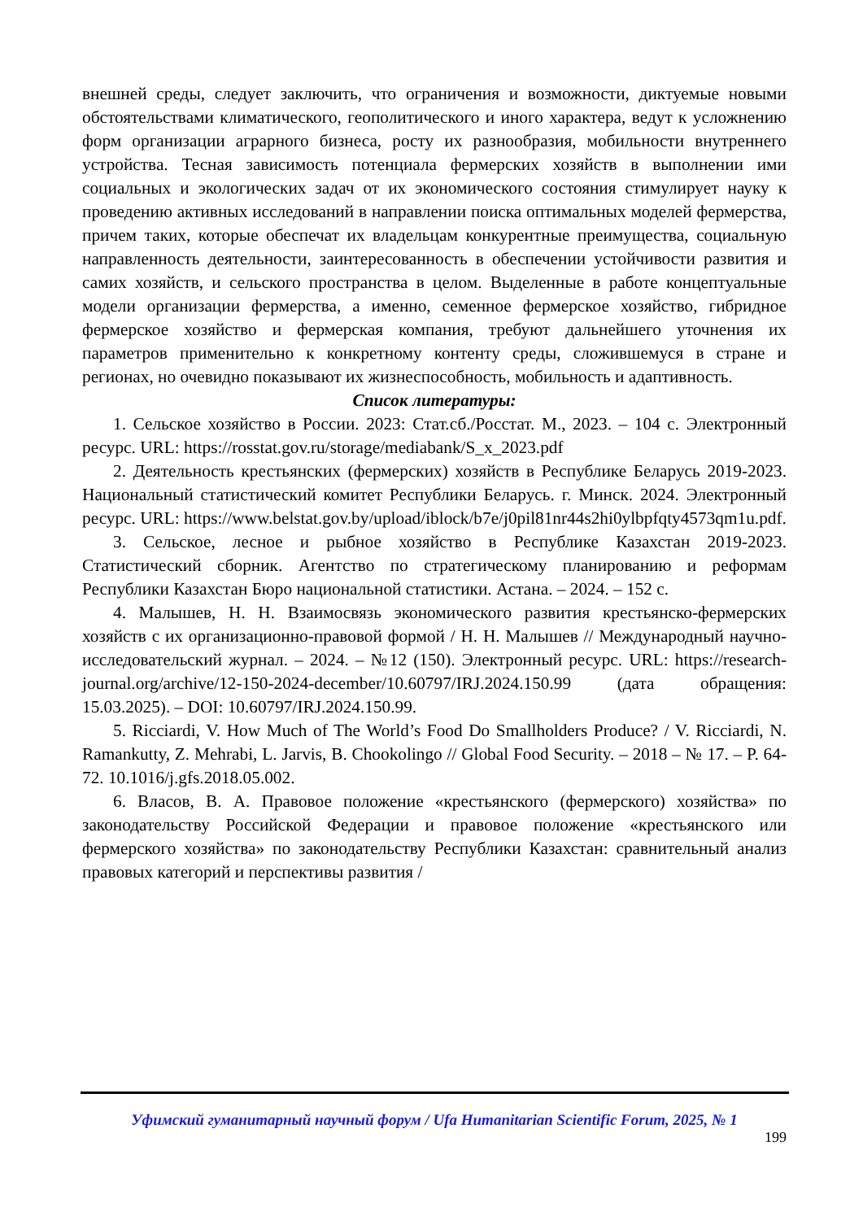внешней среды, следует заключить, что ограничения и возможности, диктуемые новыми обстоятельствами климатического, геополитического и иного характера, ведут к усложнению форм организации аграрного бизнеса, росту их разнообразия, мобильности внутреннего устройства. Тесная зависимость потенциала фермерских хозяйств в выполнении ими социальных и экологических задач от их экономического состояния стимулирует науку к проведению активных исследований в направлении поиска оптимальных моделей фермерства, причем таких, которые обеспечат их владельцам конкурентные преимущества, социальную направленность деятельности, заинтересованность в обеспечении устойчивости развития и самих хозяйств, и сельского пространства в целом. Выделенные в работе концептуальные модели организации фермерства, а именно, семенное фермерское хозяйство, гибридное фермерское хозяйство и фермерская компания, требуют дальнейшего уточнения их параметров применительно к конкретному контенту среды, сложившемуся в стране и регионах, но очевидно показывают их жизнеспособность, мобильность и адаптивность.
Список литературы:
1. Сельское хозяйство в России. 2023: Стат.сб./Росстат. М., 2023. – 104 с. Электронный ресурс. URL: https://rosstat.gov.ru/storage/mediabank/S_x_2023.pdf
2. Деятельность крестьянских (фермерских) хозяйств в Республике Беларусь 2019-2023. Национальный статистический комитет Республики Беларусь. г. Минск. 2024. Электронный ресурс. URL: https://www.belstat.gov.by/upload/iblock/b7e/j0pil81nr44s2hi0ylbpfqty4573qm1u.pdf.
3. Сельское, лесное и рыбное хозяйство в Республике Казахстан 2019-2023. Статистический сборник. Агентство по стратегическому планированию и реформам Республики Казахстан Бюро национальной статистики. Астана. – 2024. – 152 с.
4. Малышев, Н. Н. Взаимосвязь экономического развития крестьянско-фермерских хозяйств с их организационно-правовой формой / Н. Н. Малышев // Международный научно-исследовательский журнал. – 2024. – №12 (150). Электронный ресурс. URL: https://research-journal.org/archive/12-150-2024-december/10.60797/IRJ.2024.150.99 (дата обращения: 15.03.2025). – DOI: 10.60797/IRJ.2024.150.99.
5. Ricciardi, V. How Much of The World’s Food Do Smallholders Produce? / V. Ricciardi, N. Ramankutty, Z. Mehrabi, L. Jarvis, B. Chookolingo // Global Food Security. – 2018 – № 17. – P. 64-72. 10.1016/j.gfs.2018.05.002.
6. Власов, В. А. Правовое положение «крестьянского (фермерского) хозяйства» по законодательству Российской Федерации и правовое положение «крестьянского или фермерского хозяйства» по законодательству Республики Казахстан: сравнительный анализ правовых категорий и перспективы развития /
Уфимский гуманитарный научный форум / Ufa Humanitarian Scientific Forum, 2025, № 1
199